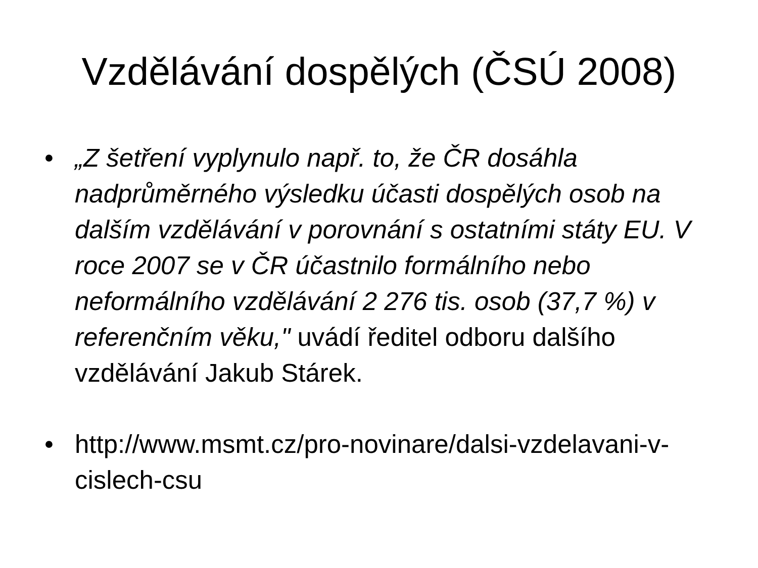Vzdělávání dospělých (ČSÚ 2008)
• „Z šetření vyplynulo např. to, že ČR dosáhla nadprůměrného výsledku účasti dospělých osob na dalším vzdělávání v porovnání s ostatními státy EU. V roce 2007 se v ČR účastnilo formálního nebo neformálního vzdělávání 2 276 tis. osob (37,7 %) v referenčním věku," uvádí ředitel odboru dalšího vzdělávání Jakub Stárek.
• http://www.msmt.cz/pro-novinare/dalsi-vzdelavani-v-cislech-csu